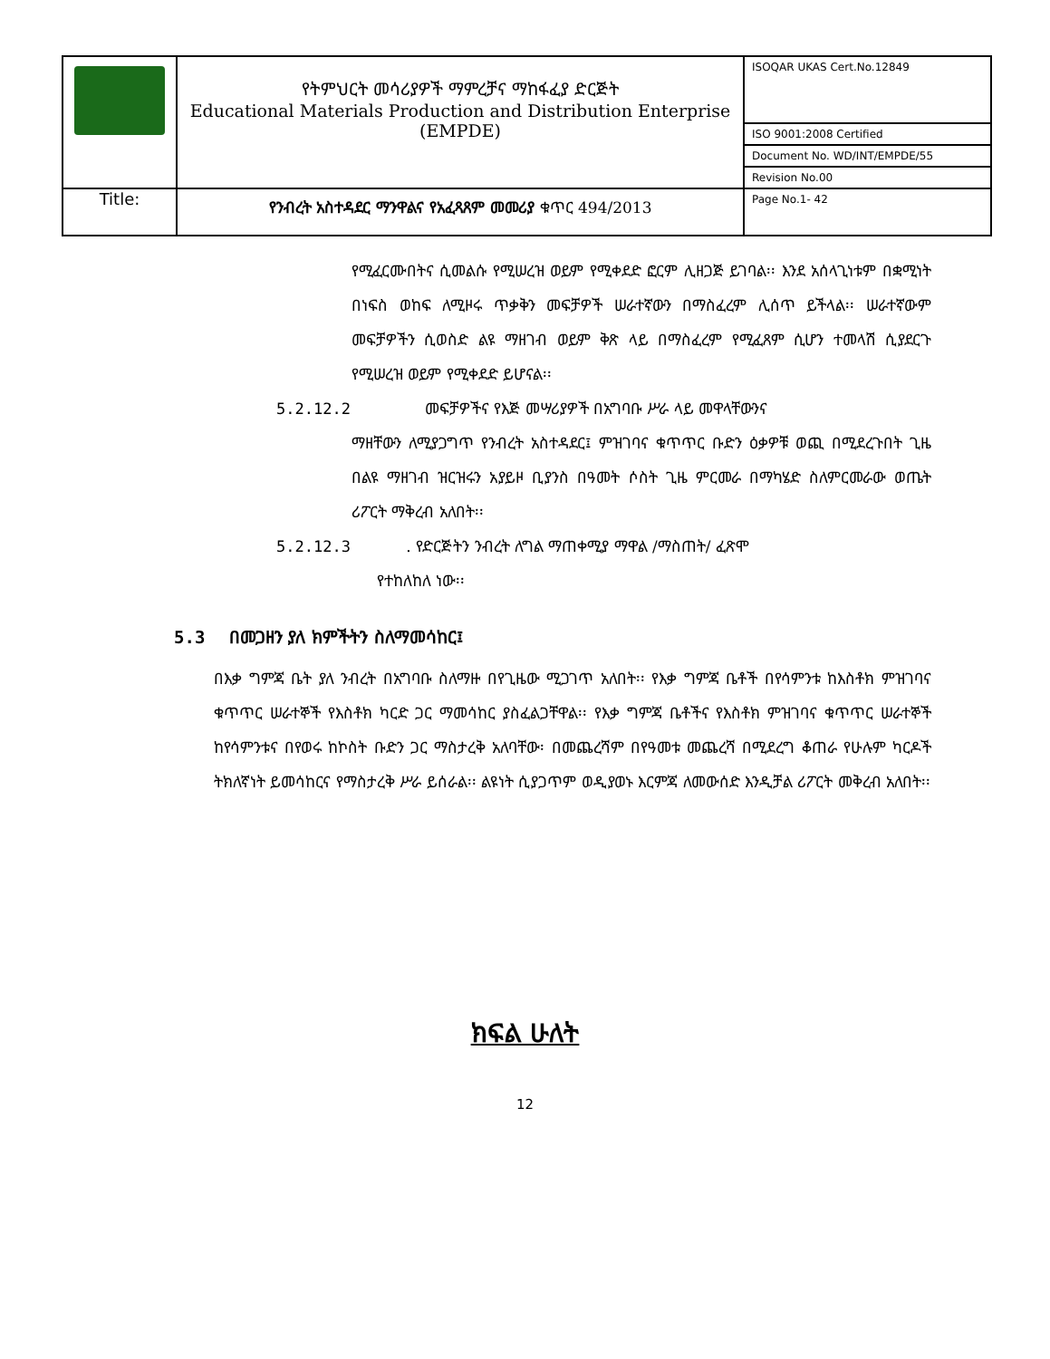| | የትምህርት መሳሪያዎች ማምረቻና ማከፋፈያ ድርጅት Educational Materials Production and Distribution Enterprise (EMPDE) | ISOQAR UKAS Cert.No.12849 |
| | | ISO 9001:2008 Certified |
| | | Document No. WD/INT/EMPDE/55 |
| | | Revision No.00 |
| Title: | የንብረት አስተዳደር ማንዋልና የአፈጻጸም መመሪያ ቁጥር 494/2013 | Page No.1- 42 |
የሚፈርሙበትና ሲመልሱ የሚሠረዝ ወይም የሚቀደድ ፎርም ሊዘጋጅ ይገባል፡፡ እንደ አሰላጊነቱም በቋሚነት በነፍስ ወከፍ ለሚዞሩ ጥቃቅን መፍቻዎች ሠራተኛውን በማስፈረም ሊሰጥ ይችላል፡፡ ሠራተኛውም መፍቻዎችን ሲወስድ ልዩ ማዘገብ ወይም ቅጽ ላይ በማስፈረም የሚፈጸም ሲሆን ተመላሽ ሲያደርጉ የሚሠረዝ ወይም የሚቀደድ ይሆናል፡፡
5.2.12.2 መፍቻዎችና የእጅ መሣሪያዎች በአግባቡ ሥራ ላይ መዋላቸውንና
ማዘቸውን ለሚያጋግጥ የንብረት አስተዳደር፤ ምዝገባና ቁጥጥር ቡድን ዕቃዎቹ ወጪ በሚደረጉበት ጊዜ በልዩ ማዘገብ ዝርዝሩን አያይዞ ቢያንስ በዓመት ሶስት ጊዜ ምርመራ በማካሄድ ስለምርመራው ወጤት ሪፖርት ማቅረብ አለበት፡፡
5.2.12.3 . የድርጅትን ንብረት ለግል ማጠቀሚያ ማዋል /ማስጠት/ ፈጽሞ
የተከለከለ ነው፡፡
5.3 በመጋዘን ያለ ክምችትን ስለማመሳከር፤
በእቃ ግምጃ ቤት ያለ ንብረት በአግባቡ ስለማዙ በየጊዜው ሚጋገጥ አለበት፡፡ የእቃ ግምጃ ቤቶች በየሳምንቱ ከእስቶክ ምዝገባና ቁጥጥር ሠራተኞች የእስቶክ ካርድ ጋር ማመሳከር ያስፈልጋቸዋል፡፡ የእቃ ግምጃ ቤቶችና የእስቶክ ምዝገባና ቁጥጥር ሠራተኞች ከየሳምንቱና በየወሩ ከኮስት ቡድን ጋር ማስታረቅ አለባቸው፡ በመጨረሻም በየዓመቱ መጨረሻ በሚደረግ ቆጠራ የሁሉም ካርዶች ትክለኛነት ይመሳከርና የማስታረቅ ሥራ ይሰራል፡፡ ልዩነት ሲያጋጥም ወዲያወኑ እርምጃ ለመውሰድ እንዲቻል ሪፖርት መቅረብ አለበት፡፡
ክፍል ሁለት
12